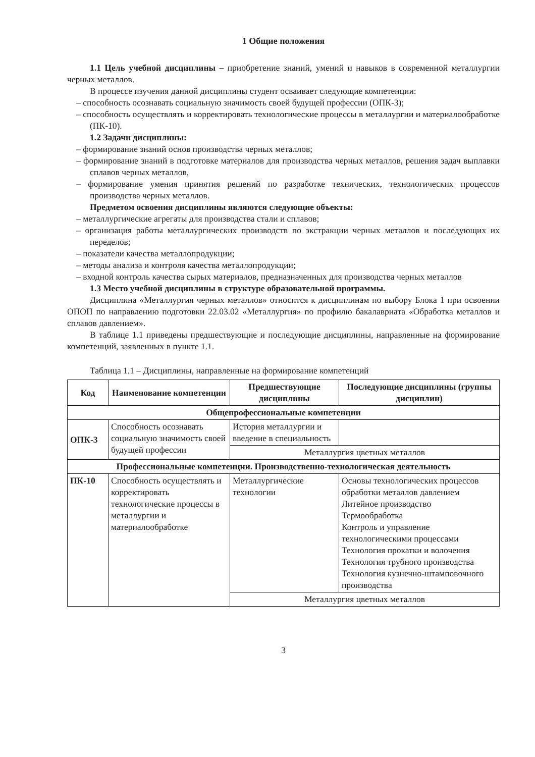1 Общие положения
1.1 Цель учебной дисциплины – приобретение знаний, умений и навыков в современной металлургии черных металлов.
В процессе изучения данной дисциплины студент осваивает следующие компетенции:
– способность осознавать социальную значимость своей будущей профессии (ОПК-3);
– способность осуществлять и корректировать технологические процессы в металлургии и материалообработке (ПК-10).
1.2 Задачи дисциплины:
– формирование знаний основ производства черных металлов;
– формирование знаний в подготовке материалов для производства черных металлов, решения задач выплавки сплавов черных металлов,
– формирование умения принятия решений по разработке технических, технологических процессов производства черных металлов.
Предметом освоения дисциплины являются следующие объекты:
– металлургические агрегаты для производства стали и сплавов;
– организация работы металлургических производств по экстракции черных металлов и последующих их переделов;
– показатели качества металлопродукции;
– методы анализа и контроля качества металлопродукции;
– входной контроль качества сырых материалов, предназначенных для производства черных металлов
1.3 Место учебной дисциплины в структуре образовательной программы.
Дисциплина «Металлургия черных металлов» относится к дисциплинам по выбору Блока 1 при освоении ОПОП по направлению подготовки 22.03.02 «Металлургия» по профилю бакалавриата «Обработка металлов и сплавов давлением».
В таблице 1.1 приведены предшествующие и последующие дисциплины, направленные на формирование компетенций, заявленных в пункте 1.1.
Таблица 1.1 – Дисциплины, направленные на формирование компетенций
| Код | Наименование компетенции | Предшествующие дисциплины | Последующие дисциплины (группы дисциплин) |
| --- | --- | --- | --- |
| Общепрофессиональные компетенции | | | |
| ОПК-3 | Способность осознавать социальную значимость своей будущей профессии | История металлургии и введение в специальность | |
| | | Металлургия цветных металлов | |
| Профессиональные компетенции. Производственно-технологическая деятельность | | | |
| ПК-10 | Способность осуществлять и корректировать технологические процессы в металлургии и материалообработке | Металлургические технологии | Основы технологических процессов обработки металлов давлением Литейное производство Термообработка Контроль и управление технологическими процессами Технология прокатки и волочения Технология трубного производства Технология кузнечно-штамповочного производства |
| | | Металлургия цветных металлов | |
3